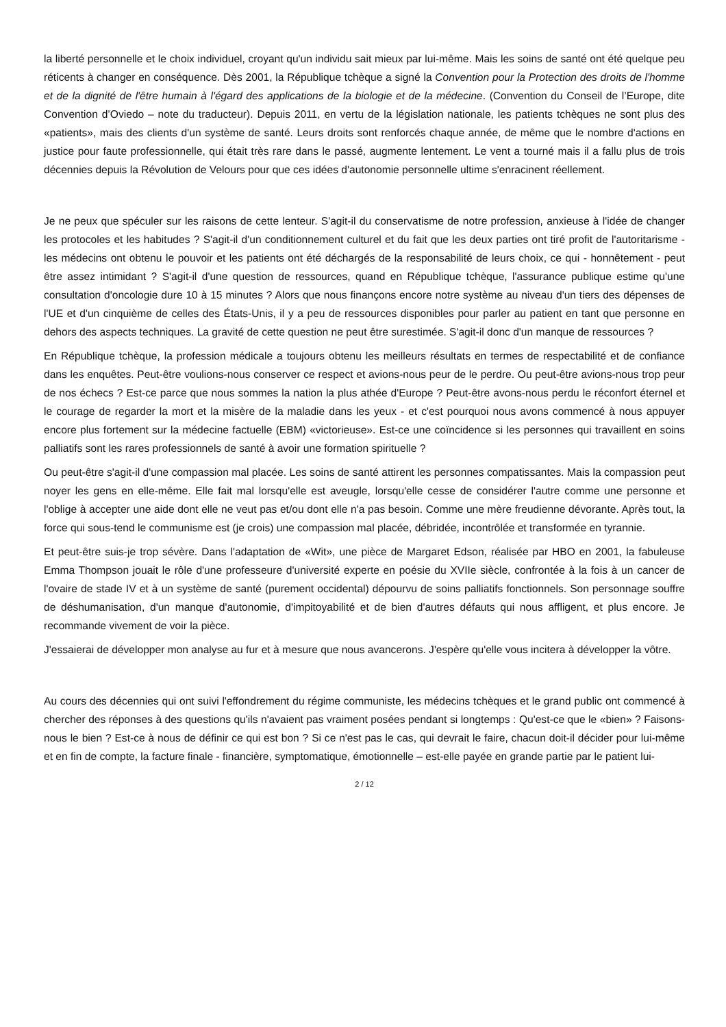la liberté personnelle et le choix individuel, croyant qu'un individu sait mieux par lui-même. Mais les soins de santé ont été quelque peu réticents à changer en conséquence. Dès 2001, la République tchèque a signé la Convention pour la Protection des droits de l'homme et de la dignité de l'être humain à l'égard des applications de la biologie et de la médecine. (Convention du Conseil de l’Europe, dite Convention d’Oviedo – note du traducteur). Depuis 2011, en vertu de la législation nationale, les patients tchèques ne sont plus des «patients», mais des clients d'un système de santé. Leurs droits sont renforcés chaque année, de même que le nombre d'actions en justice pour faute professionnelle, qui était très rare dans le passé, augmente lentement. Le vent a tourné mais il a fallu plus de trois décennies depuis la Révolution de Velours pour que ces idées d'autonomie personnelle ultime s'enracinent réellement.
Je ne peux que spéculer sur les raisons de cette lenteur. S'agit-il du conservatisme de notre profession, anxieuse à l'idée de changer les protocoles et les habitudes ? S'agit-il d'un conditionnement culturel et du fait que les deux parties ont tiré profit de l'autoritarisme - les médecins ont obtenu le pouvoir et les patients ont été déchargés de la responsabilité de leurs choix, ce qui - honnêtement - peut être assez intimidant ? S'agit-il d'une question de ressources, quand en République tchèque, l'assurance publique estime qu'une consultation d'oncologie dure 10 à 15 minutes ? Alors que nous finançons encore notre système au niveau d'un tiers des dépenses de l'UE et d'un cinquième de celles des États-Unis, il y a peu de ressources disponibles pour parler au patient en tant que personne en dehors des aspects techniques. La gravité de cette question ne peut être surestimée. S'agit-il donc d'un manque de ressources ?
En République tchèque, la profession médicale a toujours obtenu les meilleurs résultats en termes de respectabilité et de confiance dans les enquêtes. Peut-être voulions-nous conserver ce respect et avions-nous peur de le perdre. Ou peut-être avions-nous trop peur de nos échecs ? Est-ce parce que nous sommes la nation la plus athée d'Europe ? Peut-être avons-nous perdu le réconfort éternel et le courage de regarder la mort et la misère de la maladie dans les yeux - et c'est pourquoi nous avons commencé à nous appuyer encore plus fortement sur la médecine factuelle (EBM) «victorieuse». Est-ce une coïncidence si les personnes qui travaillent en soins palliatifs sont les rares professionnels de santé à avoir une formation spirituelle ?
Ou peut-être s'agit-il d'une compassion mal placée. Les soins de santé attirent les personnes compatissantes. Mais la compassion peut noyer les gens en elle-même. Elle fait mal lorsqu'elle est aveugle, lorsqu'elle cesse de considérer l'autre comme une personne et l'oblige à accepter une aide dont elle ne veut pas et/ou dont elle n'a pas besoin. Comme une mère freudienne dévorante. Après tout, la force qui sous-tend le communisme est (je crois) une compassion mal placée, débridée, incontrôlée et transformée en tyrannie.
Et peut-être suis-je trop sévère. Dans l'adaptation de «Wit», une pièce de Margaret Edson, réalisée par HBO en 2001, la fabuleuse Emma Thompson jouait le rôle d'une professeure d'université experte en poésie du XVIIe siècle, confrontée à la fois à un cancer de l'ovaire de stade IV et à un système de santé (purement occidental) dépourvu de soins palliatifs fonctionnels. Son personnage souffre de déshumanisation, d'un manque d'autonomie, d'impitoyabilité et de bien d'autres défauts qui nous affligent, et plus encore. Je recommande vivement de voir la pièce.
J'essaierai de développer mon analyse au fur et à mesure que nous avancerons. J'espère qu'elle vous incitera à développer la vôtre.
Au cours des décennies qui ont suivi l'effondrement du régime communiste, les médecins tchèques et le grand public ont commencé à chercher des réponses à des questions qu'ils n'avaient pas vraiment posées pendant si longtemps : Qu'est-ce que le «bien» ? Faisons-nous le bien ? Est-ce à nous de définir ce qui est bon ? Si ce n'est pas le cas, qui devrait le faire, chacun doit-il décider pour lui-même et en fin de compte, la facture finale - financière, symptomatique, émotionnelle – est-elle payée en grande partie par le patient lui-
2 / 12